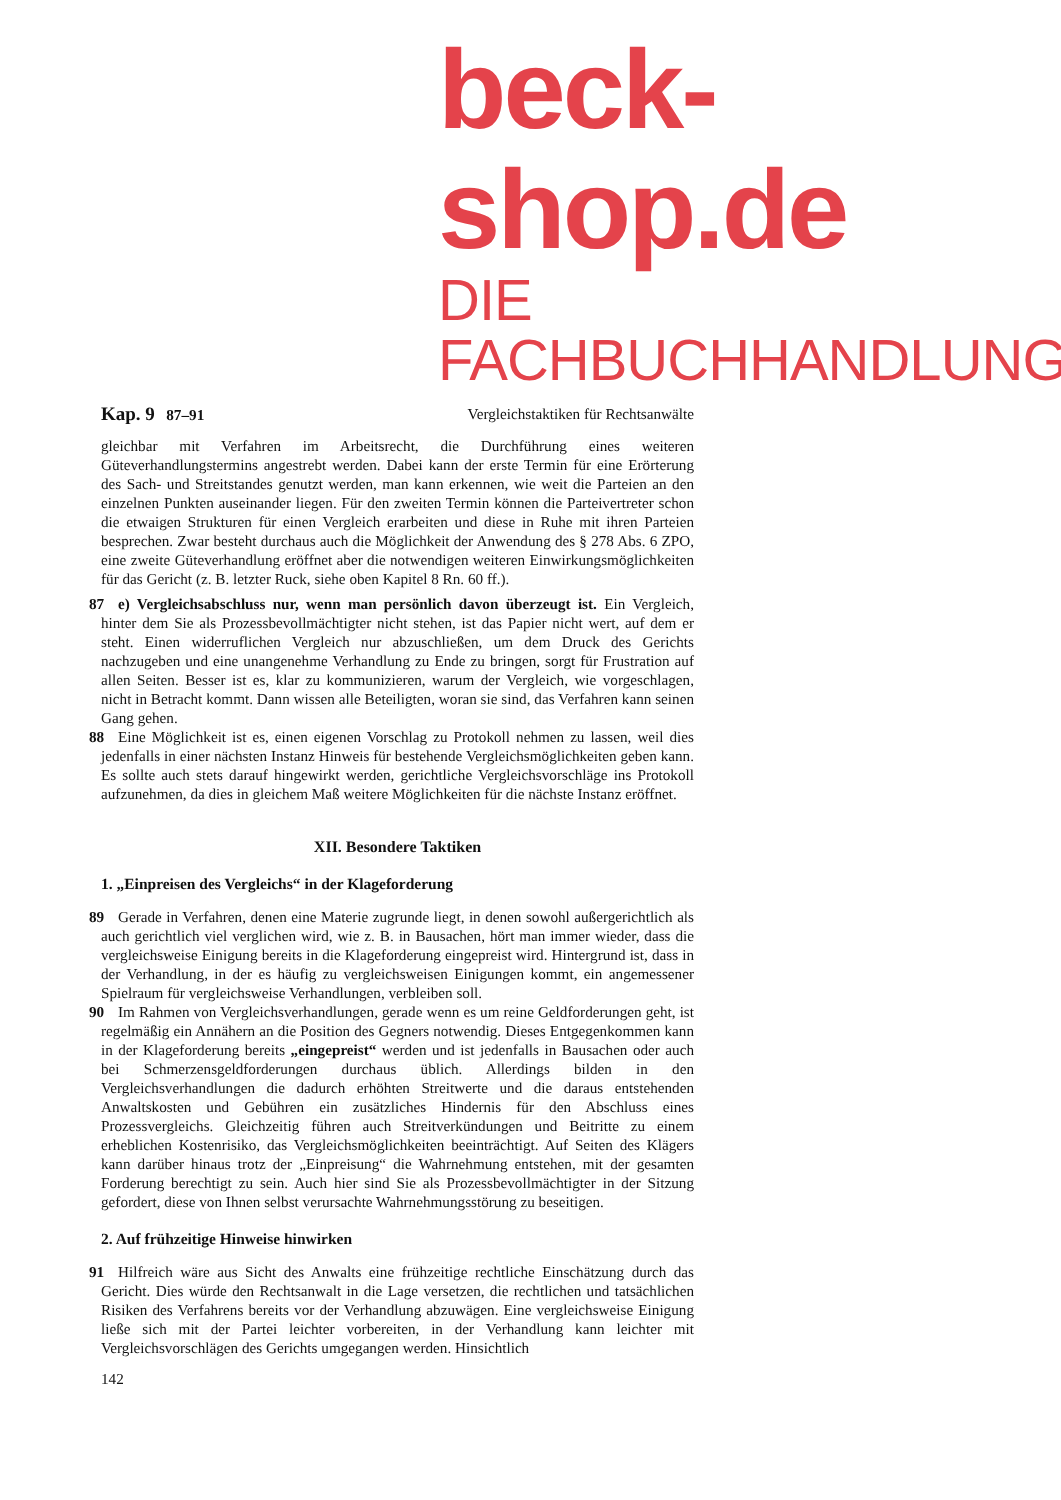beck-shop.de
DIE FACHBUCHHANDLUNG
Kap. 9 87–91 Vergleichstaktiken für Rechtsanwälte
gleichbar mit Verfahren im Arbeitsrecht, die Durchführung eines weiteren Güteverhandlungstermins angestrebt werden. Dabei kann der erste Termin für eine Erörterung des Sach- und Streitstandes genutzt werden, man kann erkennen, wie weit die Parteien an den einzelnen Punkten auseinander liegen. Für den zweiten Termin können die Parteivertreter schon die etwaigen Strukturen für einen Vergleich erarbeiten und diese in Ruhe mit ihren Parteien besprechen. Zwar besteht durchaus auch die Möglichkeit der Anwendung des § 278 Abs. 6 ZPO, eine zweite Güteverhandlung eröffnet aber die notwendigen weiteren Einwirkungsmöglichkeiten für das Gericht (z. B. letzter Ruck, siehe oben Kapitel 8 Rn. 60 ff.).
87 e) Vergleichsabschluss nur, wenn man persönlich davon überzeugt ist. Ein Vergleich, hinter dem Sie als Prozessbevollmächtigter nicht stehen, ist das Papier nicht wert, auf dem er steht. Einen widerruflichen Vergleich nur abzuschließen, um dem Druck des Gerichts nachzugeben und eine unangenehme Verhandlung zu Ende zu bringen, sorgt für Frustration auf allen Seiten. Besser ist es, klar zu kommunizieren, warum der Vergleich, wie vorgeschlagen, nicht in Betracht kommt. Dann wissen alle Beteiligten, woran sie sind, das Verfahren kann seinen Gang gehen.
88 Eine Möglichkeit ist es, einen eigenen Vorschlag zu Protokoll nehmen zu lassen, weil dies jedenfalls in einer nächsten Instanz Hinweis für bestehende Vergleichsmöglichkeiten geben kann. Es sollte auch stets darauf hingewirkt werden, gerichtliche Vergleichsvorschläge ins Protokoll aufzunehmen, da dies in gleichem Maß weitere Möglichkeiten für die nächste Instanz eröffnet.
XII. Besondere Taktiken
1. „Einpreisen des Vergleichs“ in der Klageforderung
89 Gerade in Verfahren, denen eine Materie zugrunde liegt, in denen sowohl außergerichtlich als auch gerichtlich viel verglichen wird, wie z. B. in Bausachen, hört man immer wieder, dass die vergleichsweise Einigung bereits in die Klageforderung eingepreist wird. Hintergrund ist, dass in der Verhandlung, in der es häufig zu vergleichsweisen Einigungen kommt, ein angemessener Spielraum für vergleichsweise Verhandlungen, verbleiben soll.
90 Im Rahmen von Vergleichsverhandlungen, gerade wenn es um reine Geldforderungen geht, ist regelmäßig ein Annähern an die Position des Gegners notwendig. Dieses Entgegenkommen kann in der Klageforderung bereits „eingepreist“ werden und ist jedenfalls in Bausachen oder auch bei Schmerzensgeldforderungen durchaus üblich. Allerdings bilden in den Vergleichsverhandlungen die dadurch erhöhten Streitwerte und die daraus entstehenden Anwaltskosten und Gebühren ein zusätzliches Hindernis für den Abschluss eines Prozessvergleichs. Gleichzeitig führen auch Streitverkündungen und Beitritte zu einem erheblichen Kostenrisiko, das Vergleichsmöglichkeiten beeinträchtigt. Auf Seiten des Klägers kann darüber hinaus trotz der „Einpreisung“ die Wahrnehmung entstehen, mit der gesamten Forderung berechtigt zu sein. Auch hier sind Sie als Prozessbevollmächtigter in der Sitzung gefordert, diese von Ihnen selbst verursachte Wahrnehmungsstörung zu beseitigen.
2. Auf frühzeitige Hinweise hinwirken
91 Hilfreich wäre aus Sicht des Anwalts eine frühzeitige rechtliche Einschätzung durch das Gericht. Dies würde den Rechtsanwalt in die Lage versetzen, die rechtlichen und tatsächlichen Risiken des Verfahrens bereits vor der Verhandlung abzuwägen. Eine vergleichsweise Einigung ließe sich mit der Partei leichter vorbereiten, in der Verhandlung kann leichter mit Vergleichsvorschlägen des Gerichts umgegangen werden. Hinsichtlich
142